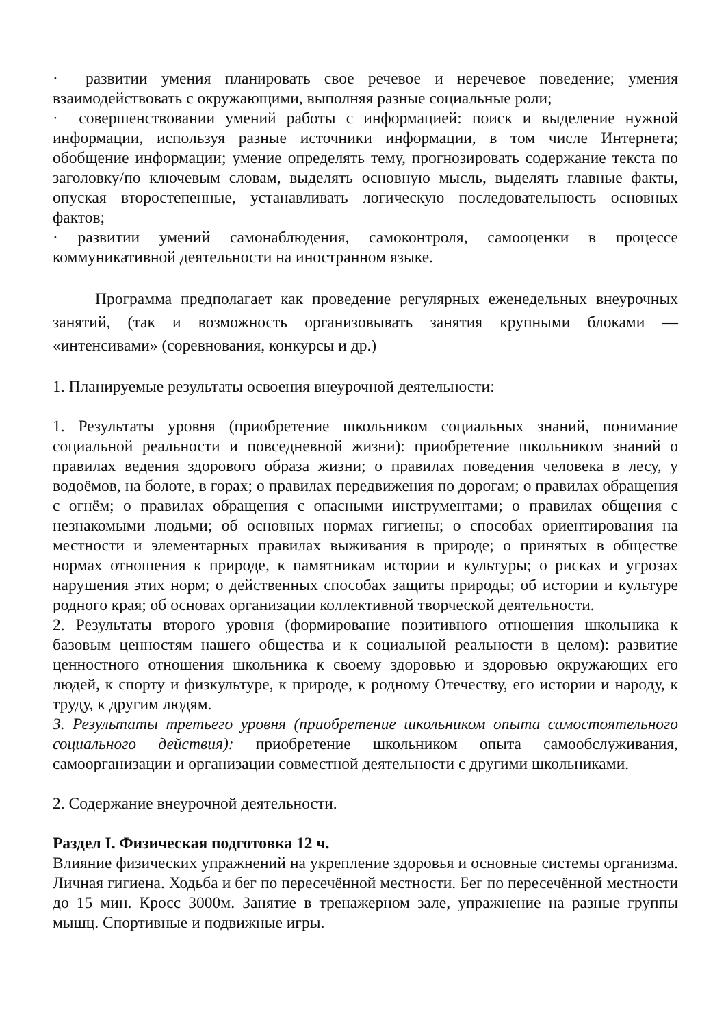· развитии умения планировать свое речевое и неречевое поведение; умения взаимодействовать с окружающими, выполняя разные социальные роли;
· совершенствовании умений работы с информацией: поиск и выделение нужной информации, используя разные источники информации, в том числе Интернета; обобщение информации; умение определять тему, прогнозировать содержание текста по заголовку/по ключевым словам, выделять основную мысль, выделять главные факты, опуская второстепенные, устанавливать логическую последовательность основных фактов;
· развитии умений самонаблюдения, самоконтроля, самооценки в процессе коммуникативной деятельности на иностранном языке.
Программа предполагает как проведение регулярных еженедельных внеурочных занятий, (так и возможность организовывать занятия крупными блоками — «интенсивами» (соревнования, конкурсы и др.)
1. Планируемые результаты освоения внеурочной деятельности:
1. Результаты уровня (приобретение школьником социальных знаний, понимание социальной реальности и повседневной жизни): приобретение школьником знаний о правилах ведения здорового образа жизни; о правилах поведения человека в лесу, у водоёмов, на болоте, в горах; о правилах передвижения по дорогам; о правилах обращения с огнём; о правилах обращения с опасными инструментами; о правилах общения с незнакомыми людьми; об основных нормах гигиены; о способах ориентирования на местности и элементарных правилах выживания в природе; о принятых в обществе нормах отношения к природе, к памятникам истории и культуры; о рисках и угрозах нарушения этих норм; о действенных способах защиты природы; об истории и культуре родного края; об основах организации коллективной творческой деятельности.
2. Результаты второго уровня (формирование позитивного отношения школьника к базовым ценностям нашего общества и к социальной реальности в целом): развитие ценностного отношения школьника к своему здоровью и здоровью окружающих его людей, к спорту и физкультуре, к природе, к родному Отечеству, его истории и народу, к труду, к другим людям.
3. Результаты третьего уровня (приобретение школьником опыта самостоятельного социального действия): приобретение школьником опыта самообслуживания, самоорганизации и организации совместной деятельности с другими школьниками.
2. Содержание внеурочной деятельности.
Раздел I. Физическая подготовка 12 ч.
Влияние физических упражнений на укрепление здоровья и основные системы организма. Личная гигиена. Ходьба и бег по пересечённой местности. Бег по пересечённой местности до 15 мин. Кросс 3000м. Занятие в тренажерном зале, упражнение на разные группы мышц. Спортивные и подвижные игры.